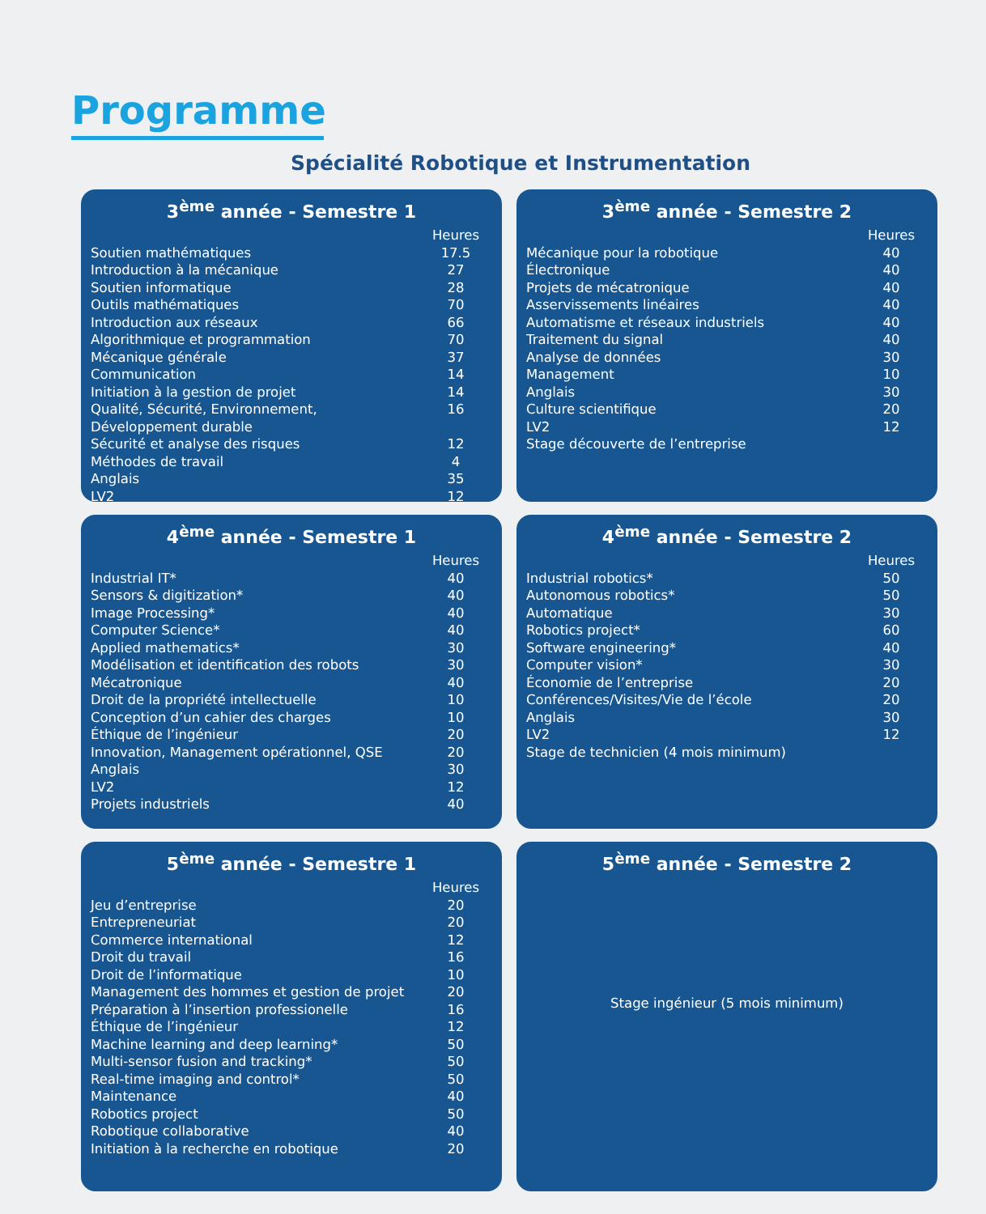Programme
Spécialité Robotique et Instrumentation
3<sup>ème</sup> année - Semestre 1
| | Heures |
| Soutien mathématiques | 17.5 |
| Introduction à la mécanique | 27 |
| Soutien informatique | 28 |
| Outils mathématiques | 70 |
| Introduction aux réseaux | 66 |
| Algorithmique et programmation | 70 |
| Mécanique générale | 37 |
| Communication | 14 |
| Initiation à la gestion de projet | 14 |
| Qualité, Sécurité, Environnement, Développement durable | 16 |
| Sécurité et analyse des risques | 12 |
| Méthodes de travail | 4 |
| Anglais | 35 |
| LV2 | 12 |
3<sup>ème</sup> année - Semestre 2
| | Heures |
| Mécanique pour la robotique | 40 |
| Électronique | 40 |
| Projets de mécatronique | 40 |
| Asservissements linéaires | 40 |
| Automatisme et réseaux industriels | 40 |
| Traitement du signal | 40 |
| Analyse de données | 30 |
| Management | 10 |
| Anglais | 30 |
| Culture scientifique | 20 |
| LV2 | 12 |
| Stage découverte de l’entreprise | |
4<sup>ème</sup> année - Semestre 1
| | Heures |
| Industrial IT* | 40 |
| Sensors & digitization* | 40 |
| Image Processing* | 40 |
| Computer Science* | 40 |
| Applied mathematics* | 30 |
| Modélisation et identification des robots | 30 |
| Mécatronique | 40 |
| Droit de la propriété intellectuelle | 10 |
| Conception d’un cahier des charges | 10 |
| Éthique de l’ingénieur | 20 |
| Innovation, Management opérationnel, QSE | 20 |
| Anglais | 30 |
| LV2 | 12 |
| Projets industriels | 40 |
4<sup>ème</sup> année - Semestre 2
| | Heures |
| Industrial robotics* | 50 |
| Autonomous robotics* | 50 |
| Automatique | 30 |
| Robotics project* | 60 |
| Software engineering* | 40 |
| Computer vision* | 30 |
| Économie de l’entreprise | 20 |
| Conférences/Visites/Vie de l’école | 20 |
| Anglais | 30 |
| LV2 | 12 |
| Stage de technicien (4 mois minimum) | |
5<sup>ème</sup> année - Semestre 1
| | Heures |
| Jeu d’entreprise | 20 |
| Entrepreneuriat | 20 |
| Commerce international | 12 |
| Droit du travail | 16 |
| Droit de l’informatique | 10 |
| Management des hommes et gestion de projet | 20 |
| Préparation à l’insertion professionelle | 16 |
| Éthique de l’ingénieur | 12 |
| Machine learning and deep learning* | 50 |
| Multi-sensor fusion and tracking* | 50 |
| Real-time imaging and control* | 50 |
| Maintenance | 40 |
| Robotics project | 50 |
| Robotique collaborative | 40 |
| Initiation à la recherche en robotique | 20 |
5<sup>ème</sup> année - Semestre 2
Stage ingénieur (5 mois minimum)